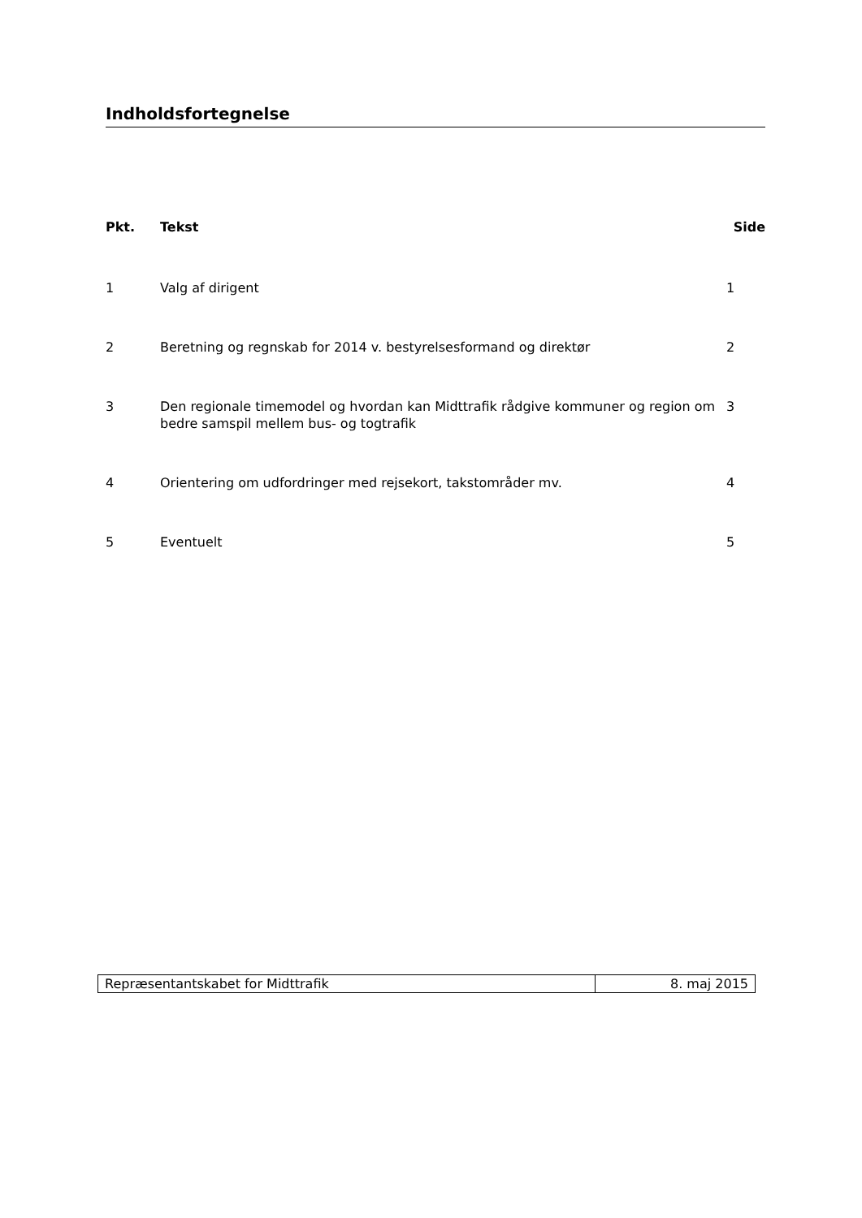Indholdsfortegnelse
| Pkt. | Tekst | Side |
| --- | --- | --- |
| 1 | Valg af dirigent | 1 |
| 2 | Beretning og regnskab for 2014 v. bestyrelsesformand og direktør | 2 |
| 3 | Den regionale timemodel og hvordan kan Midttrafik rådgive kommuner og region om bedre samspil mellem bus- og togtrafik | 3 |
| 4 | Orientering om udfordringer med rejsekort, takstområder mv. | 4 |
| 5 | Eventuelt | 5 |
| Repræsentantskabet for Midttrafik | 8. maj 2015 |